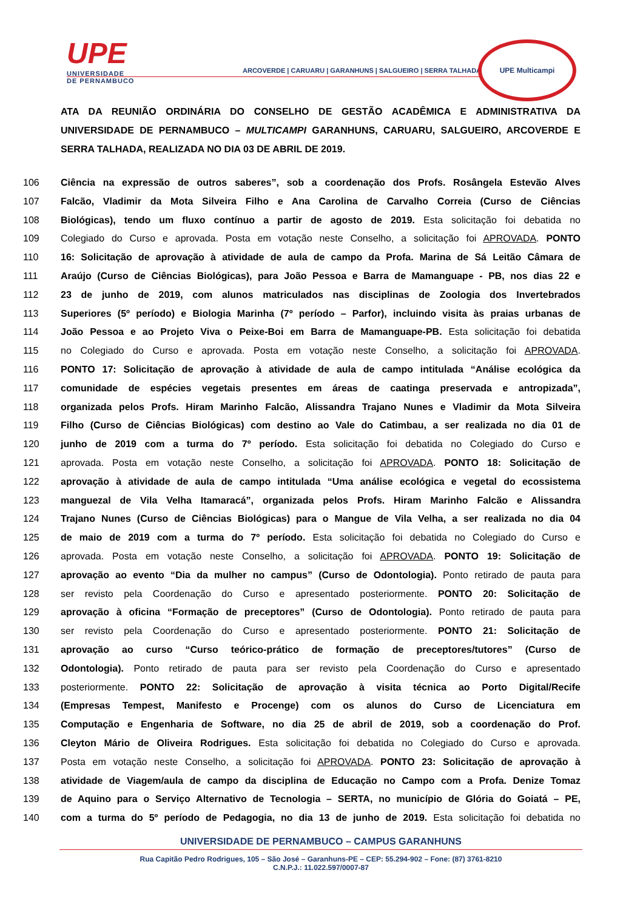UPE
UNIVERSIDADE
DE PERNAMBUCO
ARCOVERDE | CARUARU | GARANHUNS | SALGUEIRO | SERRA TALHADA
UPE Multicampi
ATA DA REUNIÃO ORDINÁRIA DO CONSELHO DE GESTÃO ACADÊMICA E ADMINISTRATIVA DA UNIVERSIDADE DE PERNAMBUCO – MULTICAMPI GARANHUNS, CARUARU, SALGUEIRO, ARCOVERDE E SERRA TALHADA, REALIZADA NO DIA 03 DE ABRIL DE 2019.
106 Ciência na expressão de outros saberes”, sob a coordenação dos Profs. Rosângela Estevão Alves
107 Falcão, Vladimir da Mota Silveira Filho e Ana Carolina de Carvalho Correia (Curso de Ciências
108 Biológicas), tendo um fluxo contínuo a partir de agosto de 2019. Esta solicitação foi debatida no
109 Colegiado do Curso e aprovada. Posta em votação neste Conselho, a solicitação foi APROVADA. PONTO
110 16: Solicitação de aprovação à atividade de aula de campo da Profa. Marina de Sá Leitão Câmara de
111 Araújo (Curso de Ciências Biológicas), para João Pessoa e Barra de Mamanguape - PB, nos dias 22 e
112 23 de junho de 2019, com alunos matriculados nas disciplinas de Zoologia dos Invertebrados
113 Superiores (5º período) e Biologia Marinha (7º período – Parfor), incluindo visita às praias urbanas de
114 João Pessoa e ao Projeto Viva o Peixe-Boi em Barra de Mamanguape-PB. Esta solicitação foi debatida
115 no Colegiado do Curso e aprovada. Posta em votação neste Conselho, a solicitação foi APROVADA.
116 PONTO 17: Solicitação de aprovação à atividade de aula de campo intitulada “Análise ecológica da
117 comunidade de espécies vegetais presentes em áreas de caatinga preservada e antropizada”,
118 organizada pelos Profs. Hiram Marinho Falcão, Alissandra Trajano Nunes e Vladimir da Mota Silveira
119 Filho (Curso de Ciências Biológicas) com destino ao Vale do Catimbau, a ser realizada no dia 01 de
120 junho de 2019 com a turma do 7º período. Esta solicitação foi debatida no Colegiado do Curso e
121 aprovada. Posta em votação neste Conselho, a solicitação foi APROVADA. PONTO 18: Solicitação de
122 aprovação à atividade de aula de campo intitulada “Uma análise ecológica e vegetal do ecossistema
123 manguezal de Vila Velha Itamaracá”, organizada pelos Profs. Hiram Marinho Falcão e Alissandra
124 Trajano Nunes (Curso de Ciências Biológicas) para o Mangue de Vila Velha, a ser realizada no dia 04
125 de maio de 2019 com a turma do 7º período. Esta solicitação foi debatida no Colegiado do Curso e
126 aprovada. Posta em votação neste Conselho, a solicitação foi APROVADA. PONTO 19: Solicitação de
127 aprovação ao evento “Dia da mulher no campus” (Curso de Odontologia). Ponto retirado de pauta para
128 ser revisto pela Coordenação do Curso e apresentado posteriormente. PONTO 20: Solicitação de
129 aprovação à oficina “Formação de preceptores” (Curso de Odontologia). Ponto retirado de pauta para
130 ser revisto pela Coordenação do Curso e apresentado posteriormente. PONTO 21: Solicitação de
131 aprovação ao curso “Curso teórico-prático de formação de preceptores/tutores” (Curso de
132 Odontologia). Ponto retirado de pauta para ser revisto pela Coordenação do Curso e apresentado
133 posteriormente. PONTO 22: Solicitação de aprovação à visita técnica ao Porto Digital/Recife
134 (Empresas Tempest, Manifesto e Procenge) com os alunos do Curso de Licenciatura em
135 Computação e Engenharia de Software, no dia 25 de abril de 2019, sob a coordenação do Prof.
136 Cleyton Mário de Oliveira Rodrigues. Esta solicitação foi debatida no Colegiado do Curso e aprovada.
137 Posta em votação neste Conselho, a solicitação foi APROVADA. PONTO 23: Solicitação de aprovação à
138 atividade de Viagem/aula de campo da disciplina de Educação no Campo com a Profa. Denize Tomaz
139 de Aquino para o Serviço Alternativo de Tecnologia – SERTA, no município de Glória do Goiatá – PE,
140 com a turma do 5º período de Pedagogia, no dia 13 de junho de 2019. Esta solicitação foi debatida no
UNIVERSIDADE DE PERNAMBUCO – CAMPUS GARANHUNS
Rua Capitão Pedro Rodrigues, 105 – São José – Garanhuns-PE – CEP: 55.294-902 – Fone: (87) 3761-8210
C.N.P.J.: 11.022.597/0007-87